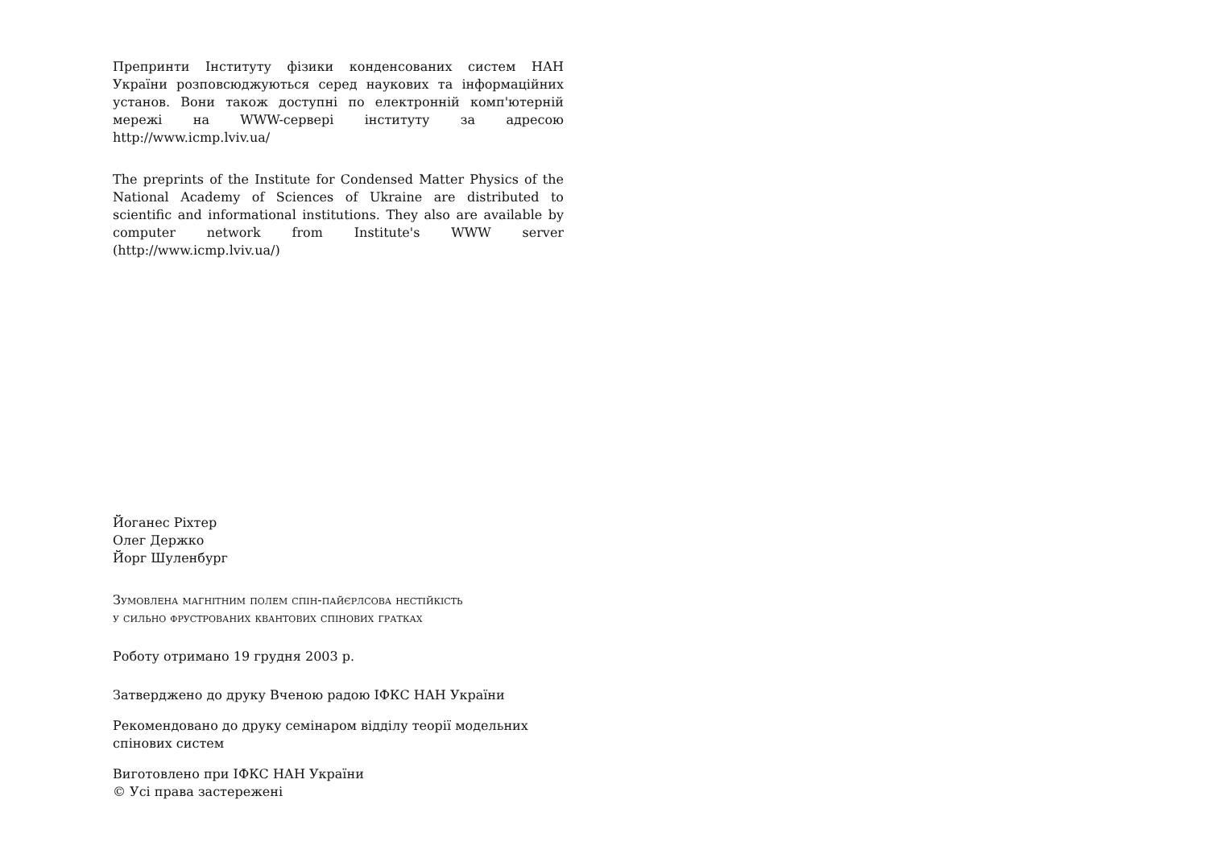Препринти Інституту фізики конденсованих систем НАН України розповсюджуються серед наукових та інформаційних установ. Вони також доступні по електронній комп'ютерній мережі на WWW-сервері інституту за адресою http://www.icmp.lviv.ua/
The preprints of the Institute for Condensed Matter Physics of the National Academy of Sciences of Ukraine are distributed to scientific and informational institutions. They also are available by computer network from Institute's WWW server (http://www.icmp.lviv.ua/)
Йоганес Ріхтер
Олег Держко
Йорг Шуленбург
Зумовлена магнітним полем спін-пайєрлсова нестійкість
у сильно фрустрованих квантових спінових гратках
Роботу отримано 19 грудня 2003 р.
Затверджено до друку Вченою радою ІФКС НАН України
Рекомендовано до друку семінаром відділу теорії модельних спінових систем
Виготовлено при ІФКС НАН України
© Усі права застережені